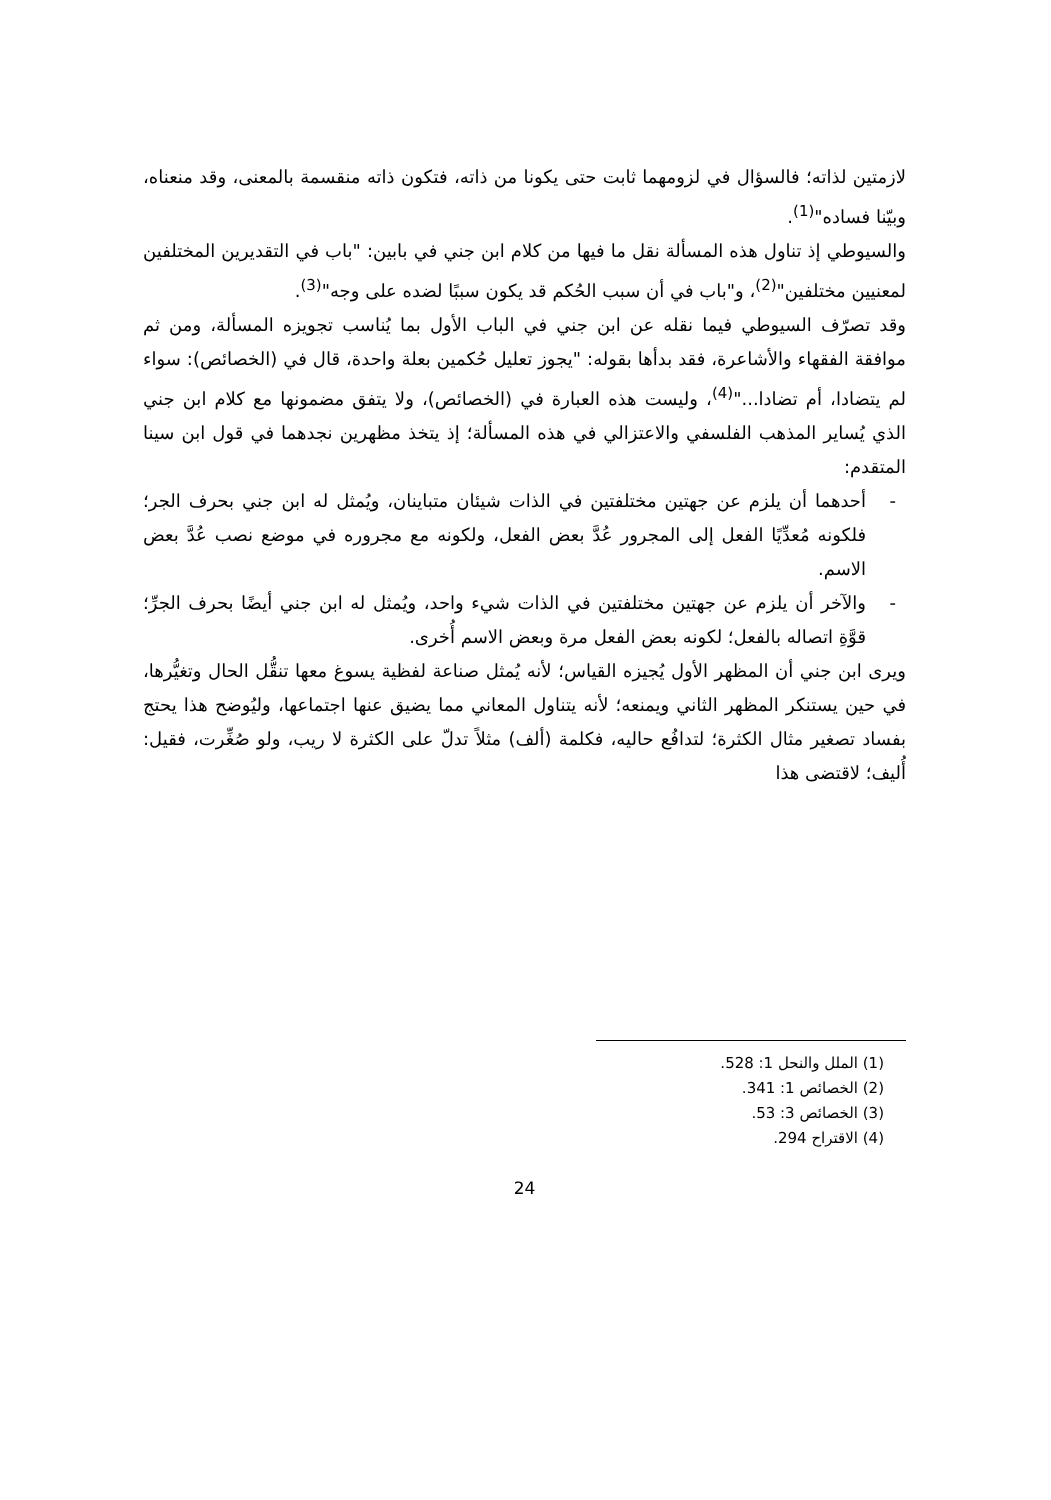لازمتين لذاته؛ فالسؤال في لزومهما ثابت حتى يكونا من ذاته، فتكون ذاته منقسمة بالمعنى، وقد منعناه، وبيّنا فساده"<sup>(1)</sup>.
والسيوطي إذ تناول هذه المسألة نقل ما فيها من كلام ابن جني في بابين: "باب في التقديرين المختلفين لمعنيين مختلفين"<sup>(2)</sup>، و"باب في أن سبب الحُكم قد يكون سببًا لضده على وجه"<sup>(3)</sup>.
وقد تصرّف السيوطي فيما نقله عن ابن جني في الباب الأول بما يُناسب تجويزه المسألة، ومن ثم موافقة الفقهاء والأشاعرة، فقد بدأها بقوله: "يجوز تعليل حُكمين بعلة واحدة، قال في (الخصائص): سواء لم يتضادا، أم تضادا..."<sup>(4)</sup>، وليست هذه العبارة في (الخصائص)، ولا يتفق مضمونها مع كلام ابن جني الذي يُساير المذهب الفلسفي والاعتزالي في هذه المسألة؛ إذ يتخذ مظهرين نجدهما في قول ابن سينا المتقدم:
- أحدهما أن يلزم عن جهتين مختلفتين في الذات شيئان متباينان، ويُمثل له ابن جني بحرف الجر؛ فلكونه مُعدِّيًا الفعل إلى المجرور عُدَّ بعض الفعل، ولكونه مع مجروره في موضع نصب عُدَّ بعض الاسم.
- والآخر أن يلزم عن جهتين مختلفتين في الذات شيء واحد، ويُمثل له ابن جني أيضًا بحرف الجرِّ؛ قوَّةِ اتصاله بالفعل؛ لكونه بعض الفعل مرة وبعض الاسم أُخرى.
ويرى ابن جني أن المظهر الأول يُجيزه القياس؛ لأنه يُمثل صناعة لفظية يسوغ معها تنقُّل الحال وتغيُّرها، في حين يستنكر المظهر الثاني ويمنعه؛ لأنه يتناول المعاني مما يضيق عنها اجتماعها، وليُوضح هذا يحتج بفساد تصغير مثال الكثرة؛ لتدافُع حاليه، فكلمة (ألف) مثلاً تدلّ على الكثرة لا ريب، ولو صُغِّرت، فقيل: أُليف؛ لاقتضى هذا
(1) الملل والنحل 1: 528.
(2) الخصائص 1: 341.
(3) الخصائص 3: 53.
(4) الاقتراح 294.
24